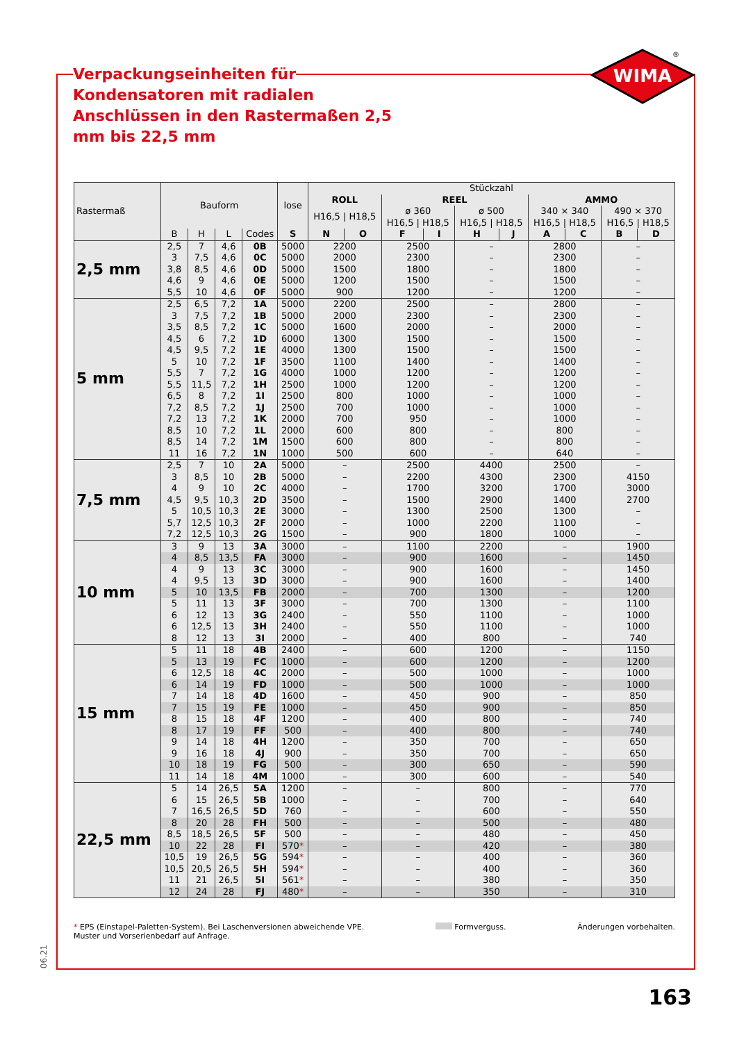WIMA
®
Verpackungseinheiten für Kondensatoren mit radialen Anschlüssen in den Rastermaßen 2,5 mm bis 22,5 mm
| Rastermaß | Bauform | | | | lose | Stückzahl | | | | | | | | | |
| --- | --- | --- | --- | --- | --- | --- | --- | --- | --- | --- | --- | --- | --- | --- | --- |
| | | | | | | ROLL | | REEL | | | | AMMO | | | |
| | | | | | | H16,5 / H18,5 | | ø 360 H16,5 / H18,5 | | ø 500 H16,5 / H18,5 | | 340 × 340 H16,5 / H18,5 | | 490 × 370 H16,5 / H18,5 | |
| | B | H | L | Codes | S | N | O | F | I | H | J | A | C | B | D |
| 2,5 mm | 2,5 | 7 | 4,6 | 0B | 5000 | 2200 | | 2500 | | – | | 2800 | | – | |
| | 3 | 7,5 | 4,6 | 0C | 5000 | 2000 | | 2300 | | – | | 2300 | | – | |
| | 3,8 | 8,5 | 4,6 | 0D | 5000 | 1500 | | 1800 | | – | | 1800 | | – | |
| | 4,6 | 9 | 4,6 | 0E | 5000 | 1200 | | 1500 | | – | | 1500 | | – | |
| | 5,5 | 10 | 4,6 | 0F | 5000 | 900 | | 1200 | | – | | 1200 | | – | |
| 5 mm | 2,5 | 6,5 | 7,2 | 1A | 5000 | 2200 | | 2500 | | – | | 2800 | | – | |
| | 3 | 7,5 | 7,2 | 1B | 5000 | 2000 | | 2300 | | – | | 2300 | | – | |
| | 3,5 | 8,5 | 7,2 | 1C | 5000 | 1600 | | 2000 | | – | | 2000 | | – | |
| | 4,5 | 6 | 7,2 | 1D | 6000 | 1300 | | 1500 | | – | | 1500 | | – | |
| | 4,5 | 9,5 | 7,2 | 1E | 4000 | 1300 | | 1500 | | – | | 1500 | | – | |
| | 5 | 10 | 7,2 | 1F | 3500 | 1100 | | 1400 | | – | | 1400 | | – | |
| | 5,5 | 7 | 7,2 | 1G | 4000 | 1000 | | 1200 | | – | | 1200 | | – | |
| | 5,5 | 11,5 | 7,2 | 1H | 2500 | 1000 | | 1200 | | – | | 1200 | | – | |
| | 6,5 | 8 | 7,2 | 1I | 2500 | 800 | | 1000 | | – | | 1000 | | – | |
| | 7,2 | 8,5 | 7,2 | 1J | 2500 | 700 | | 1000 | | – | | 1000 | | – | |
| | 7,2 | 13 | 7,2 | 1K | 2000 | 700 | | 950 | | – | | 1000 | | – | |
| | 8,5 | 10 | 7,2 | 1L | 2000 | 600 | | 800 | | – | | 800 | | – | |
| | 8,5 | 14 | 7,2 | 1M | 1500 | 600 | | 800 | | – | | 800 | | – | |
| | 11 | 16 | 7,2 | 1N | 1000 | 500 | | 600 | | – | | 640 | | – | |
| 7,5 mm | 2,5 | 7 | 10 | 2A | 5000 | – | | 2500 | | 4400 | | 2500 | | – | |
| | 3 | 8,5 | 10 | 2B | 5000 | – | | 2200 | | 4300 | | 2300 | | 4150 | |
| | 4 | 9 | 10 | 2C | 4000 | – | | 1700 | | 3200 | | 1700 | | 3000 | |
| | 4,5 | 9,5 | 10,3 | 2D | 3500 | – | | 1500 | | 2900 | | 1400 | | 2700 | |
| | 5 | 10,5 | 10,3 | 2E | 3000 | – | | 1300 | | 2500 | | 1300 | | – | |
| | 5,7 | 12,5 | 10,3 | 2F | 2000 | – | | 1000 | | 2200 | | 1100 | | – | |
| | 7,2 | 12,5 | 10,3 | 2G | 1500 | – | | 900 | | 1800 | | 1000 | | – | |
| 10 mm | 3 | 9 | 13 | 3A | 3000 | – | | 1100 | | 2200 | | – | | 1900 | |
| | 4 | 8,5 | 13,5 | FA | 3000 | – | | 900 | | 1600 | | – | | 1450 | |
| | 4 | 9 | 13 | 3C | 3000 | – | | 900 | | 1600 | | – | | 1450 | |
| | 4 | 9,5 | 13 | 3D | 3000 | – | | 900 | | 1600 | | – | | 1400 | |
| | 5 | 10 | 13,5 | FB | 2000 | – | | 700 | | 1300 | | – | | 1200 | |
| | 5 | 11 | 13 | 3F | 3000 | – | | 700 | | 1300 | | – | | 1100 | |
| | 6 | 12 | 13 | 3G | 2400 | – | | 550 | | 1100 | | – | | 1000 | |
| | 6 | 12,5 | 13 | 3H | 2400 | – | | 550 | | 1100 | | – | | 1000 | |
| | 8 | 12 | 13 | 3I | 2000 | – | | 400 | | 800 | | – | | 740 | |
| 15 mm | 5 | 11 | 18 | 4B | 2400 | – | | 600 | | 1200 | | – | | 1150 | |
| | 5 | 13 | 19 | FC | 1000 | – | | 600 | | 1200 | | – | | 1200 | |
| | 6 | 12,5 | 18 | 4C | 2000 | – | | 500 | | 1000 | | – | | 1000 | |
| | 6 | 14 | 19 | FD | 1000 | – | | 500 | | 1000 | | – | | 1000 | |
| | 7 | 14 | 18 | 4D | 1600 | – | | 450 | | 900 | | – | | 850 | |
| | 7 | 15 | 19 | FE | 1000 | – | | 450 | | 900 | | – | | 850 | |
| | 8 | 15 | 18 | 4F | 1200 | – | | 400 | | 800 | | – | | 740 | |
| | 8 | 17 | 19 | FF | 500 | – | | 400 | | 800 | | – | | 740 | |
| | 9 | 14 | 18 | 4H | 1200 | – | | 350 | | 700 | | – | | 650 | |
| | 9 | 16 | 18 | 4J | 900 | – | | 350 | | 700 | | – | | 650 | |
| | 10 | 18 | 19 | FG | 500 | – | | 300 | | 650 | | – | | 590 | |
| | 11 | 14 | 18 | 4M | 1000 | – | | 300 | | 600 | | – | | 540 | |
| 22,5 mm | 5 | 14 | 26,5 | 5A | 1200 | – | | – | | 800 | | – | | 770 | |
| | 6 | 15 | 26,5 | 5B | 1000 | – | | – | | 700 | | – | | 640 | |
| | 7 | 16,5 | 26,5 | 5D | 760 | – | | – | | 600 | | – | | 550 | |
| | 8 | 20 | 28 | FH | 500 | – | | – | | 500 | | – | | 480 | |
| | 8,5 | 18,5 | 26,5 | 5F | 500 | – | | – | | 480 | | – | | 450 | |
| | 10 | 22 | 28 | FI | 570 * | – | | – | | 420 | | – | | 380 | |
| | 10,5 | 19 | 26,5 | 5G | 594 * | – | | – | | 400 | | – | | 360 | |
| | 10,5 | 20,5 | 26,5 | 5H | 594 * | – | | – | | 400 | | – | | 360 | |
| | 11 | 21 | 26,5 | 5I | 561 * | – | | – | | 380 | | – | | 350 | |
| | 12 | 24 | 28 | FJ | 480 * | – | | – | | 350 | | – | | 310 | |
* EPS (Einstapel-Paletten-System). Bei Laschenversionen abweichende VPE.
Muster und Vorserienbedarf auf Anfrage.
Formverguss. Änderungen vorbehalten.
06.21
163